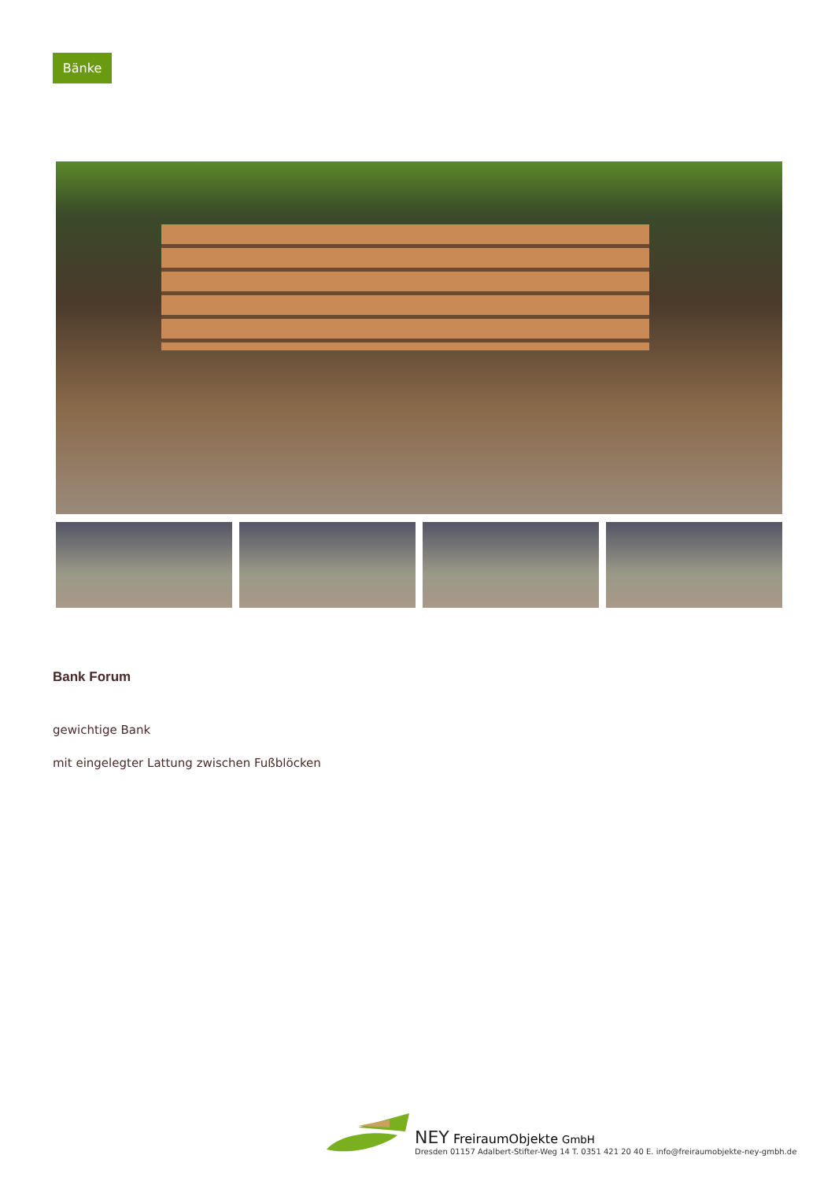Bänke
Bank Forum
gewichtige Bank
mit eingelegter Lattung zwischen Fußblöcken
NEY FreiraumObjekte GmbH
Dresden 01157 Adalbert-Stifter-Weg 14 T. 0351 421 20 40 E. info@freiraumobjekte-ney-gmbh.de